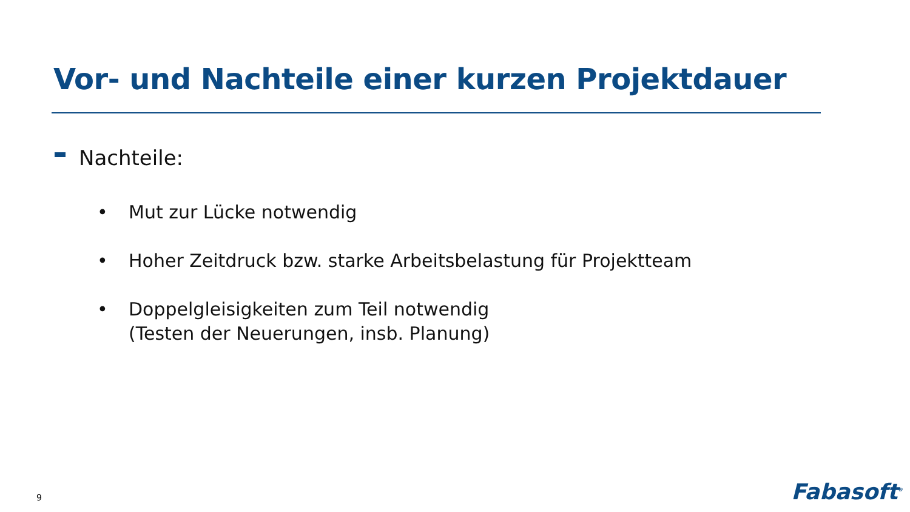Vor- und Nachteile einer kurzen Projektdauer
Nachteile:
• Mut zur Lücke notwendig
• Hoher Zeitdruck bzw. starke Arbeitsbelastung für Projektteam
• Doppelgleisigkeiten zum Teil notwendig
(Testen der Neuerungen, insb. Planung)
9 Fabasoft<sup>®</sup>